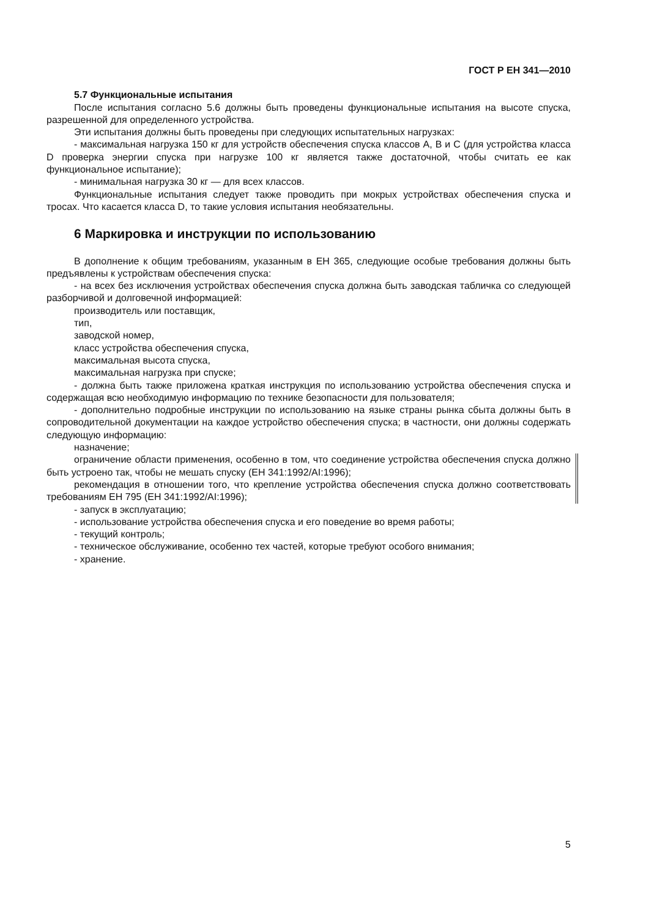ГОСТ Р ЕН 341—2010
5.7 Функциональные испытания
После испытания согласно 5.6 должны быть проведены функциональные испытания на высоте спуска, разрешенной для определенного устройства.
Эти испытания должны быть проведены при следующих испытательных нагрузках:
- максимальная нагрузка 150 кг для устройств обеспечения спуска классов А, В и С (для устройства класса D проверка энергии спуска при нагрузке 100 кг является также достаточной, чтобы считать ее как функциональное испытание);
- минимальная нагрузка 30 кг — для всех классов.
Функциональные испытания следует также проводить при мокрых устройствах обеспечения спуска и тросах. Что касается класса D, то такие условия испытания необязательны.
6 Маркировка и инструкции по использованию
В дополнение к общим требованиям, указанным в ЕН 365, следующие особые требования должны быть предъявлены к устройствам обеспечения спуска:
- на всех без исключения устройствах обеспечения спуска должна быть заводская табличка со следующей разборчивой и долговечной информацией:
производитель или поставщик,
тип,
заводской номер,
класс устройства обеспечения спуска,
максимальная высота спуска,
максимальная нагрузка при спуске;
- должна быть также приложена краткая инструкция по использованию устройства обеспечения спуска и содержащая всю необходимую информацию по технике безопасности для пользователя;
- дополнительно подробные инструкции по использованию на языке страны рынка сбыта должны быть в сопроводительной документации на каждое устройство обеспечения спуска; в частности, они должны содержать следующую информацию:
назначение;
ограничение области применения, особенно в том, что соединение устройства обеспечения спуска должно быть устроено так, чтобы не мешать спуску (ЕН 341:1992/AI:1996);
рекомендация в отношении того, что крепление устройства обеспечения спуска должно соответствовать требованиям ЕН 795 (ЕН 341:1992/AI:1996);
- запуск в эксплуатацию;
- использование устройства обеспечения спуска и его поведение во время работы;
- текущий контроль;
- техническое обслуживание, особенно тех частей, которые требуют особого внимания;
- хранение.
5